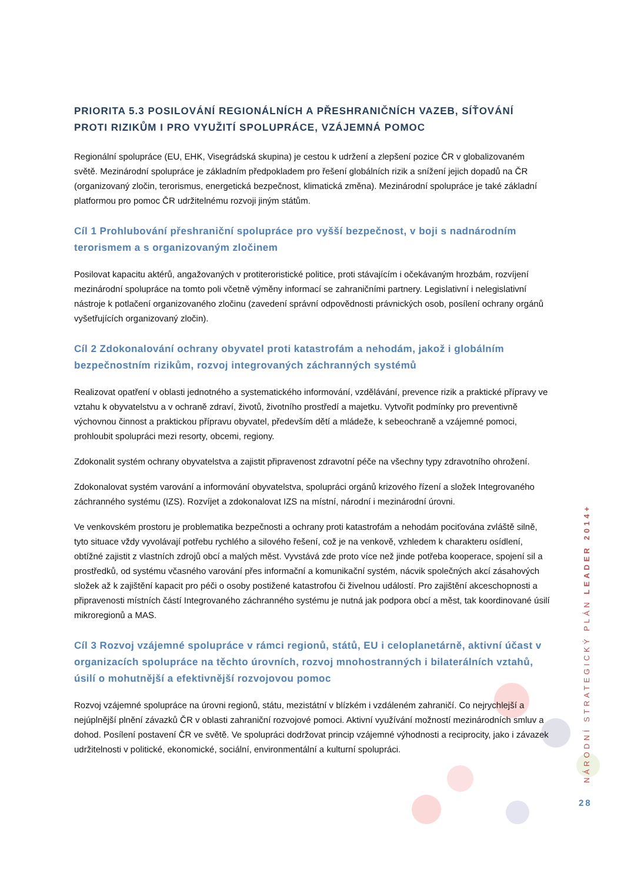PRIORITA 5.3 POSILOVÁNÍ REGIONÁLNÍCH A PŘESHRANIČNÍCH VAZEB, SÍŤOVÁNÍ PROTI RIZIKŮM I PRO VYUŽITÍ SPOLUPRÁCE, VZÁJEMNÁ POMOC
Regionální spolupráce (EU, EHK, Visegrádská skupina) je cestou k udržení a zlepšení pozice ČR v globalizovaném světě. Mezinárodní spolupráce je základním předpokladem pro řešení globálních rizik a snížení jejich dopadů na ČR (organizovaný zločin, terorismus, energetická bezpečnost, klimatická změna). Mezinárodní spolupráce je také základní platformou pro pomoc ČR udržitelnému rozvoji jiným státům.
Cíl 1 Prohlubování přeshraniční spolupráce pro vyšší bezpečnost, v boji s nadnárodním terorismem a s organizovaným zločinem
Posilovat kapacitu aktérů, angažovaných v protiteroristické politice, proti stávajícím i očekávaným hrozbám, rozvíjení mezinárodní spolupráce na tomto poli včetně výměny informací se zahraničními partnery. Legislativní i nelegislativní nástroje k potlačení organizovaného zločinu (zavedení správní odpovědnosti právnických osob, posílení ochrany orgánů vyšetřujících organizovaný zločin).
Cíl 2 Zdokonalování ochrany obyvatel proti katastrofám a nehodám, jakož i globálním bezpečnostním rizikům, rozvoj integrovaných záchranných systémů
Realizovat opatření v oblasti jednotného a systematického informování, vzdělávání, prevence rizik a praktické přípravy ve vztahu k obyvatelstvu a v ochraně zdraví, životů, životního prostředí a majetku. Vytvořit podmínky pro preventivně výchovnou činnost a praktickou přípravu obyvatel, především dětí a mládeže, k sebeochraně a vzájemné pomoci, prohloubit spolupráci mezi resorty, obcemi, regiony.
Zdokonalit systém ochrany obyvatelstva a zajistit připravenost zdravotní péče na všechny typy zdravotního ohrožení.
Zdokonalovat systém varování a informování obyvatelstva, spolupráci orgánů krizového řízení a složek Integrovaného záchranného systému (IZS). Rozvíjet a zdokonalovat IZS na místní, národní i mezinárodní úrovni.
Ve venkovském prostoru je problematika bezpečnosti a ochrany proti katastrofám a nehodám pociťována zvláště silně, tyto situace vždy vyvolávají potřebu rychlého a silového řešení, což je na venkově, vzhledem k charakteru osídlení, obtížné zajistit z vlastních zdrojů obcí a malých měst. Vyvstává zde proto více než jinde potřeba kooperace, spojení sil a prostředků, od systému včasného varování přes informační a komunikační systém, nácvik společných akcí zásahových složek až k zajištění kapacit pro péči o osoby postižené katastrofou či živelnou událostí. Pro zajištění akceschopnosti a připravenosti místních částí Integrovaného záchranného systému je nutná jak podpora obcí a měst, tak koordinované úsilí mikroregionů a MAS.
Cíl 3 Rozvoj vzájemné spolupráce v rámci regionů, států, EU i celoplanetárně, aktivní účast v organizacích spolupráce na těchto úrovních, rozvoj mnohostranných i bilaterálních vztahů, úsilí o mohutnější a efektivnější rozvojovou pomoc
Rozvoj vzájemné spolupráce na úrovni regionů, státu, mezistátní v blízkém i vzdáleném zahraničí. Co nejrychlejší a nejúplnější plnění závazků ČR v oblasti zahraniční rozvojové pomoci. Aktivní využívání možností mezinárodních smluv a dohod. Posílení postavení ČR ve světě. Ve spolupráci dodržovat princip vzájemné výhodnosti a reciprocity, jako i závazek udržitelnosti v politické, ekonomické, sociální, environmentální a kulturní spolupráci.
NÁRODNÍ STRATEGICKÝ PLÁN LEADER 2014+
28